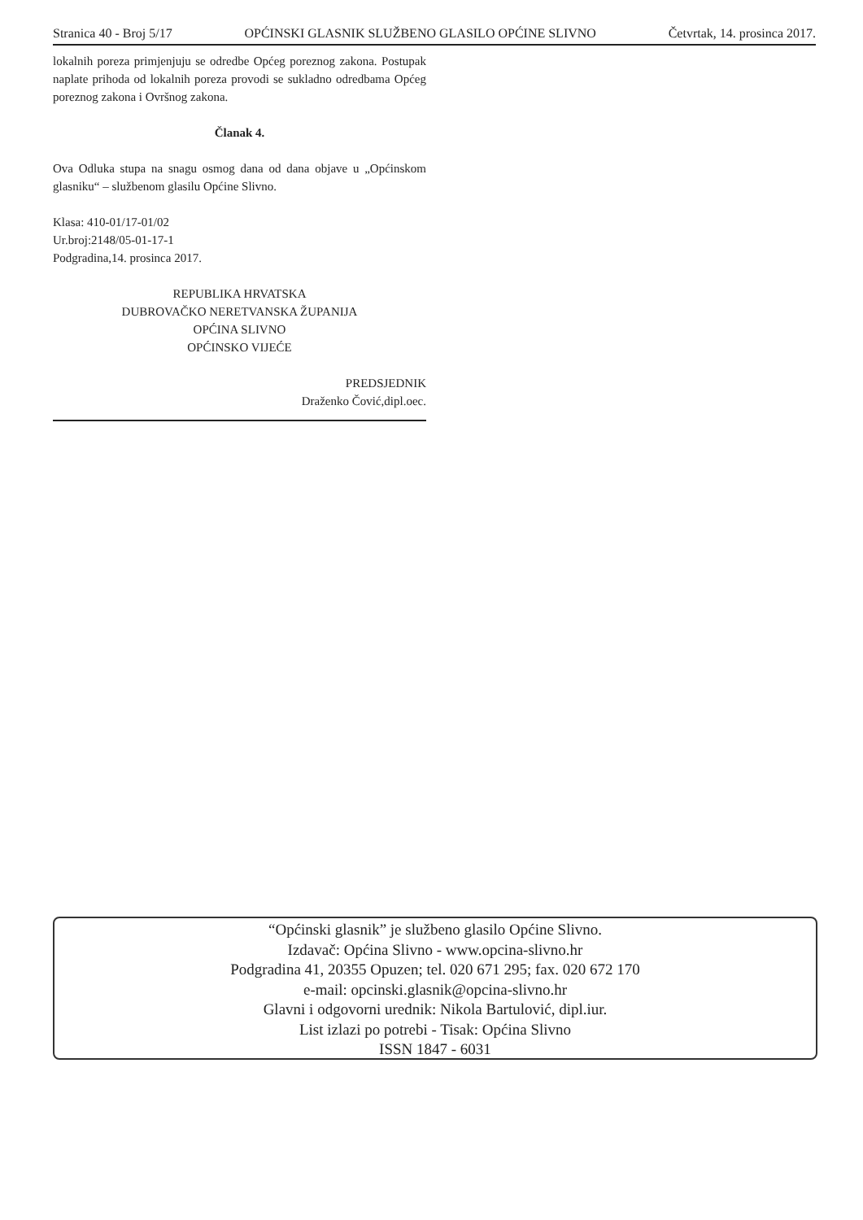Stranica 40 - Broj 5/17 OPĆINSKI GLASNIK SLUŽBENO GLASILO OPĆINE SLIVNO Četvrtak, 14. prosinca 2017.
lokalnih poreza primjenjuju se odredbe Općeg poreznog zakona. Postupak naplate prihoda od lokalnih poreza provodi se sukladno odredbama Općeg poreznog zakona i Ovršnog zakona.
Članak 4.
Ova Odluka stupa na snagu osmog dana od dana objave u „Općinskom glasniku“ – službenom glasilu Općine Slivno.
Klasa: 410-01/17-01/02
Ur.broj:2148/05-01-17-1
Podgradina,14. prosinca 2017.
REPUBLIKA HRVATSKA
DUBROVAČKO NERETVANSKA ŽUPANIJA
OPĆINA SLIVNO
OPĆINSKO VIJEĆE
PREDSJEDNIK
Draženko Čović,dipl.oec.
“Općinski glasnik” je službeno glasilo Općine Slivno.
Izdavač: Općina Slivno - www.opcina-slivno.hr
Podgradina 41, 20355 Opuzen; tel. 020 671 295; fax. 020 672 170
e-mail: opcinski.glasnik@opcina-slivno.hr
Glavni i odgovorni urednik: Nikola Bartulović, dipl.iur.
List izlazi po potrebi - Tisak: Općina Slivno
ISSN 1847 - 6031